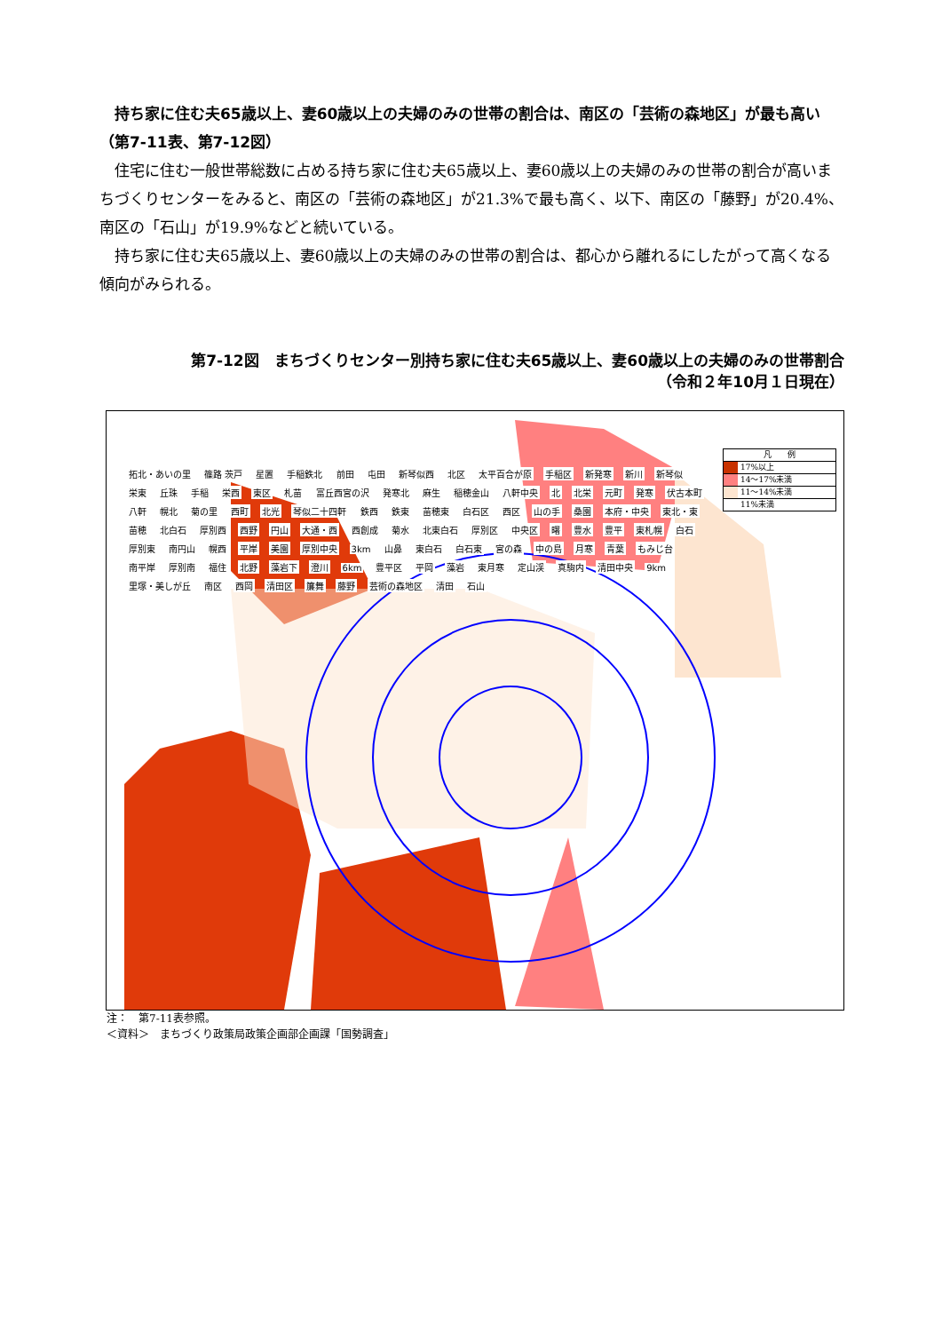持ち家に住む夫65歳以上、妻60歳以上の夫婦のみの世帯の割合は、南区の「芸術の森地区」が最も高い（第7-11表、第7-12図）
住宅に住む一般世帯総数に占める持ち家に住む夫65歳以上、妻60歳以上の夫婦のみの世帯の割合が高いまちづくりセンターをみると、南区の「芸術の森地区」が21.3%で最も高く、以下、南区の「藤野」が20.4%、南区の「石山」が19.9%などと続いている。
持ち家に住む夫65歳以上、妻60歳以上の夫婦のみの世帯の割合は、都心から離れるにしたがって高くなる傾向がみられる。
第7-12図　まちづくりセンター別持ち家に住む夫65歳以上、妻60歳以上の夫婦のみの世帯割合
（令和２年10月１日現在）
凡　　例
17%以上
14～17%未満
11～14%未満
11%未満
拓北・あいの里 篠路 茨戸 星置 手稲鉄北 前田 屯田 新琴似西 北区 太平百合が原 手稲区 新発寒 新川 新琴似 栄東 丘珠 手稲 栄西 東区 札苗 富丘西宮の沢 発寒北 麻生 稲穂金山 八軒中央 北 北栄 元町 発寒 伏古本町 八軒 幌北 菊の里 西町 北光 琴似二十四軒 鉄西 鉄東 苗穂東 白石区 西区 山の手 桑園 本府・中央 東北・東 苗穂 北白石 厚別西 西野 円山 大通・西 西創成 菊水 北東白石 厚別区 中央区 曙 豊水 豊平 東札幌 白石 厚別東 南円山 幌西 平岸 美園 厚別中央 3km 山鼻 東白石 白石東 宮の森 中の島 月寒 青葉 もみじ台 南平岸 厚別南 福住 北野 藻岩下 澄川 6km 豊平区 平岡 藻岩 東月寒 定山渓 真駒内 清田中央 9km 里塚・美しが丘 南区 西岡 清田区 簾舞 藤野 芸術の森地区 清田 石山
注：　第7-11表参照。
＜資料＞　まちづくり政策局政策企画部企画課「国勢調査」